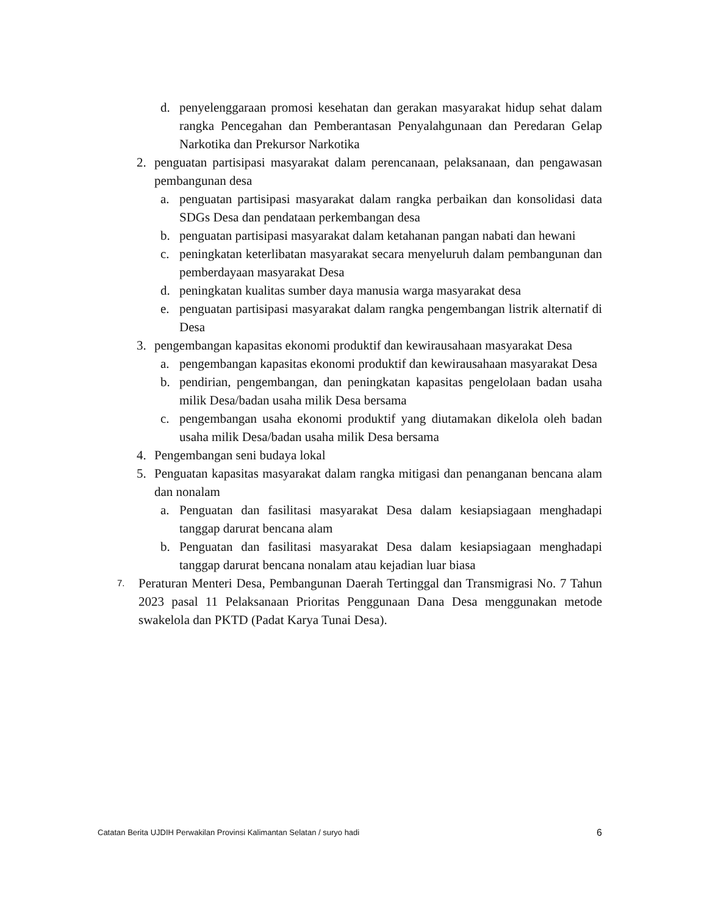d. penyelenggaraan promosi kesehatan dan gerakan masyarakat hidup sehat dalam rangka Pencegahan dan Pemberantasan Penyalahgunaan dan Peredaran Gelap Narkotika dan Prekursor Narkotika
2. penguatan partisipasi masyarakat dalam perencanaan, pelaksanaan, dan pengawasan pembangunan desa
a. penguatan partisipasi masyarakat dalam rangka perbaikan dan konsolidasi data SDGs Desa dan pendataan perkembangan desa
b. penguatan partisipasi masyarakat dalam ketahanan pangan nabati dan hewani
c. peningkatan keterlibatan masyarakat secara menyeluruh dalam pembangunan dan pemberdayaan masyarakat Desa
d. peningkatan kualitas sumber daya manusia warga masyarakat desa
e. penguatan partisipasi masyarakat dalam rangka pengembangan listrik alternatif di Desa
3. pengembangan kapasitas ekonomi produktif dan kewirausahaan masyarakat Desa
a. pengembangan kapasitas ekonomi produktif dan kewirausahaan masyarakat Desa
b. pendirian, pengembangan, dan peningkatan kapasitas pengelolaan badan usaha milik Desa/badan usaha milik Desa bersama
c. pengembangan usaha ekonomi produktif yang diutamakan dikelola oleh badan usaha milik Desa/badan usaha milik Desa bersama
4. Pengembangan seni budaya lokal
5. Penguatan kapasitas masyarakat dalam rangka mitigasi dan penanganan bencana alam dan nonalam
a. Penguatan dan fasilitasi masyarakat Desa dalam kesiapsiagaan menghadapi tanggap darurat bencana alam
b. Penguatan dan fasilitasi masyarakat Desa dalam kesiapsiagaan menghadapi tanggap darurat bencana nonalam atau kejadian luar biasa
7. Peraturan Menteri Desa, Pembangunan Daerah Tertinggal dan Transmigrasi No. 7 Tahun 2023 pasal 11 Pelaksanaan Prioritas Penggunaan Dana Desa menggunakan metode swakelola dan PKTD (Padat Karya Tunai Desa).
Catatan Berita UJDIH Perwakilan Provinsi Kalimantan Selatan / suryo hadi 6